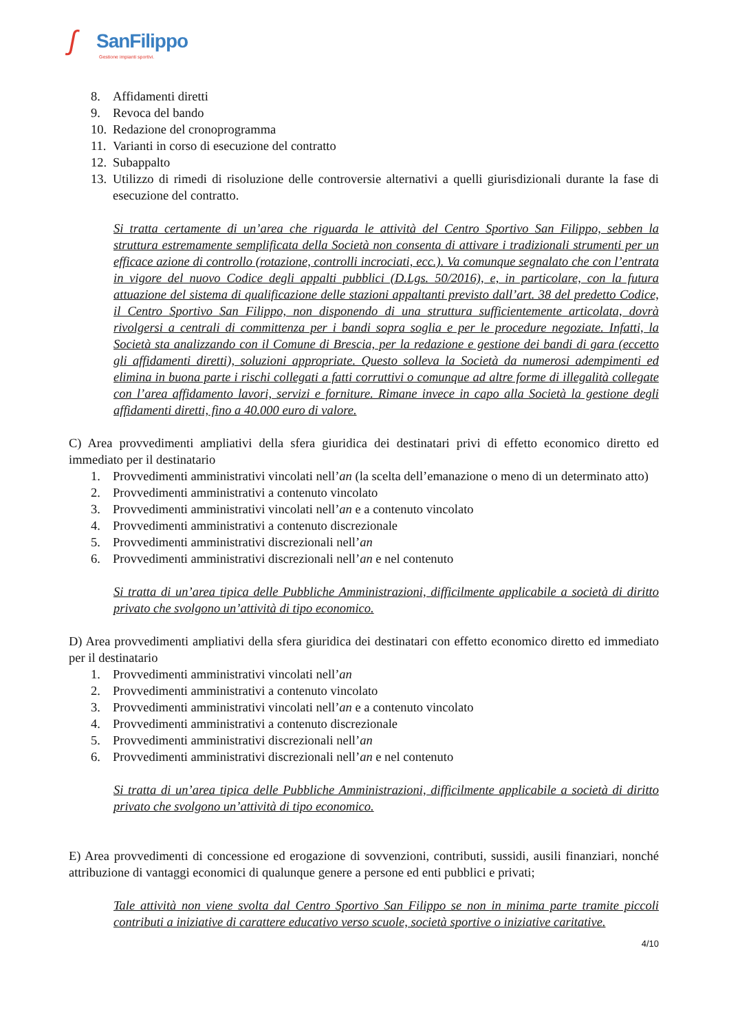ʃ SanFilippo
Gestione impianti sportivi.
8. Affidamenti diretti
9. Revoca del bando
10. Redazione del cronoprogramma
11. Varianti in corso di esecuzione del contratto
12. Subappalto
13. Utilizzo di rimedi di risoluzione delle controversie alternativi a quelli giurisdizionali durante la fase di esecuzione del contratto.
Si tratta certamente di un’area che riguarda le attività del Centro Sportivo San Filippo, sebben la struttura estremamente semplificata della Società non consenta di attivare i tradizionali strumenti per un efficace azione di controllo (rotazione, controlli incrociati, ecc.). Va comunque segnalato che con l’entrata in vigore del nuovo Codice degli appalti pubblici (D.Lgs. 50/2016), e, in particolare, con la futura attuazione del sistema di qualificazione delle stazioni appaltanti previsto dall’art. 38 del predetto Codice, il Centro Sportivo San Filippo, non disponendo di una struttura sufficientemente articolata, dovrà rivolgersi a centrali di committenza per i bandi sopra soglia e per le procedure negoziate. Infatti, la Società sta analizzando con il Comune di Brescia, per la redazione e gestione dei bandi di gara (eccetto gli affidamenti diretti), soluzioni appropriate. Questo solleva la Società da numerosi adempimenti ed elimina in buona parte i rischi collegati a fatti corruttivi o comunque ad altre forme di illegalità collegate con l’area affidamento lavori, servizi e forniture. Rimane invece in capo alla Società la gestione degli affidamenti diretti, fino a 40.000 euro di valore.
C) Area provvedimenti ampliativi della sfera giuridica dei destinatari privi di effetto economico diretto ed immediato per il destinatario
1. Provvedimenti amministrativi vincolati nell’an (la scelta dell’emanazione o meno di un determinato atto)
2. Provvedimenti amministrativi a contenuto vincolato
3. Provvedimenti amministrativi vincolati nell’an e a contenuto vincolato
4. Provvedimenti amministrativi a contenuto discrezionale
5. Provvedimenti amministrativi discrezionali nell’an
6. Provvedimenti amministrativi discrezionali nell’an e nel contenuto
Si tratta di un’area tipica delle Pubbliche Amministrazioni, difficilmente applicabile a società di diritto privato che svolgono un’attività di tipo economico.
D) Area provvedimenti ampliativi della sfera giuridica dei destinatari con effetto economico diretto ed immediato per il destinatario
1. Provvedimenti amministrativi vincolati nell’an
2. Provvedimenti amministrativi a contenuto vincolato
3. Provvedimenti amministrativi vincolati nell’an e a contenuto vincolato
4. Provvedimenti amministrativi a contenuto discrezionale
5. Provvedimenti amministrativi discrezionali nell’an
6. Provvedimenti amministrativi discrezionali nell’an e nel contenuto
Si tratta di un’area tipica delle Pubbliche Amministrazioni, difficilmente applicabile a società di diritto privato che svolgono un’attività di tipo economico.
E) Area provvedimenti di concessione ed erogazione di sovvenzioni, contributi, sussidi, ausili finanziari, nonché attribuzione di vantaggi economici di qualunque genere a persone ed enti pubblici e privati;
Tale attività non viene svolta dal Centro Sportivo San Filippo se non in minima parte tramite piccoli contributi a iniziative di carattere educativo verso scuole, società sportive o iniziative caritative.
4/10